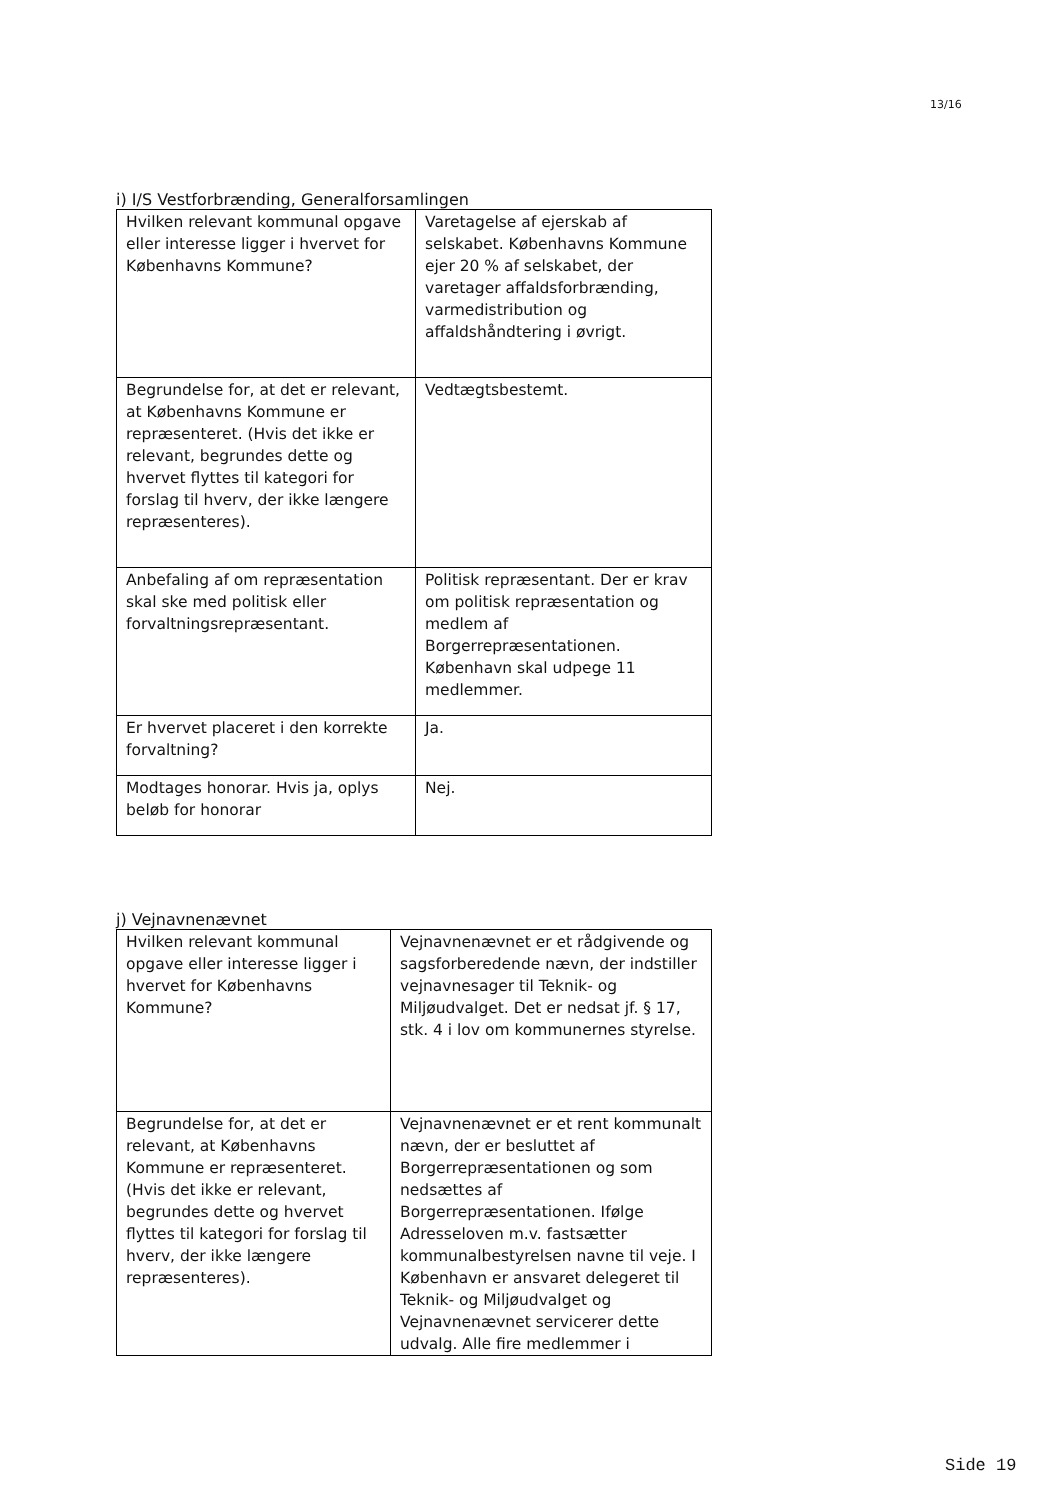13/16
i) I/S Vestforbrænding, Generalforsamlingen
| Hvilken relevant kommunal opgave eller interesse ligger i hvervet for Københavns Kommune? | Varetagelse af ejerskab af selskabet. Københavns Kommune ejer 20 % af selskabet, der varetager affaldsforbrænding, varmedistribution og affaldshåndtering i øvrigt. |
| Begrundelse for, at det er relevant, at Københavns Kommune er repræsenteret. (Hvis det ikke er relevant, begrundes dette og hvervet flyttes til kategori for forslag til hverv, der ikke længere repræsenteres). | Vedtægtsbestemt. |
| Anbefaling af om repræsentation skal ske med politisk eller forvaltningsrepræsentant. | Politisk repræsentant. Der er krav om politisk repræsentation og medlem af Borgerrepræsentationen. København skal udpege 11 medlemmer. |
| Er hvervet placeret i den korrekte forvaltning? | Ja. |
| Modtages honorar. Hvis ja, oplys beløb for honorar | Nej. |
j) Vejnavnenævnet
| Hvilken relevant kommunal opgave eller interesse ligger i hvervet for Københavns Kommune? | Vejnavnenævnet er et rådgivende og sagsforberedende nævn, der indstiller vejnavnesager til Teknik- og Miljøudvalget. Det er nedsat jf. § 17, stk. 4 i lov om kommunernes styrelse. |
| Begrundelse for, at det er relevant, at Københavns Kommune er repræsenteret. (Hvis det ikke er relevant, begrundes dette og hvervet flyttes til kategori for forslag til hverv, der ikke længere repræsenteres). | Vejnavnenævnet er et rent kommunalt nævn, der er besluttet af Borgerrepræsentationen og som nedsættes af Borgerrepræsentationen. Ifølge Adresseloven m.v. fastsætter kommunalbestyrelsen navne til veje. I København er ansvaret delegeret til Teknik- og Miljøudvalget og Vejnavnenævnet servicerer dette udvalg. Alle fire medlemmer i |
Side 19